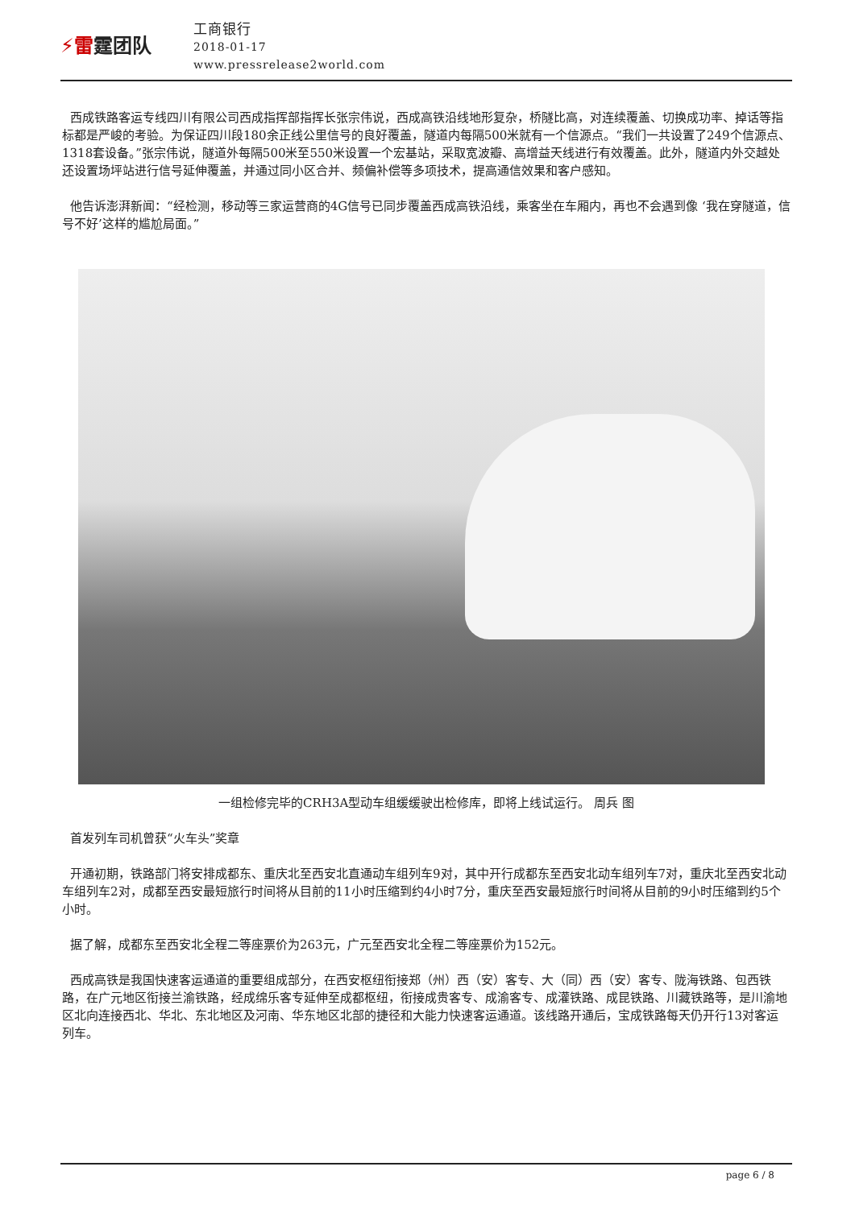⚡雷霆团队
工商银行
2018-01-17
www.pressrelease2world.com
西成铁路客运专线四川有限公司西成指挥部指挥长张宗伟说，西成高铁沿线地形复杂，桥隧比高，对连续覆盖、切换成功率、掉话等指标都是严峻的考验。为保证四川段180余正线公里信号的良好覆盖，隧道内每隔500米就有一个信源点。“我们一共设置了249个信源点、1318套设备。”张宗伟说，隧道外每隔500米至550米设置一个宏基站，采取宽波瓣、高增益天线进行有效覆盖。此外，隧道内外交越处还设置场坪站进行信号延伸覆盖，并通过同小区合并、频偏补偿等多项技术，提高通信效果和客户感知。
他告诉澎湃新闻：“经检测，移动等三家运营商的4G信号已同步覆盖西成高铁沿线，乘客坐在车厢内，再也不会遇到像 ‘我在穿隧道，信号不好’这样的尴尬局面。”
一组检修完毕的CRH3A型动车组缓缓驶出检修库，即将上线试运行。 周兵 图
首发列车司机曾获“火车头”奖章
开通初期，铁路部门将安排成都东、重庆北至西安北直通动车组列车9对，其中开行成都东至西安北动车组列车7对，重庆北至西安北动车组列车2对，成都至西安最短旅行时间将从目前的11小时压缩到约4小时7分，重庆至西安最短旅行时间将从目前的9小时压缩到约5个小时。
据了解，成都东至西安北全程二等座票价为263元，广元至西安北全程二等座票价为152元。
西成高铁是我国快速客运通道的重要组成部分，在西安枢纽衔接郑（州）西（安）客专、大（同）西（安）客专、陇海铁路、包西铁路，在广元地区衔接兰渝铁路，经成绵乐客专延伸至成都枢纽，衔接成贵客专、成渝客专、成灌铁路、成昆铁路、川藏铁路等，是川渝地区北向连接西北、华北、东北地区及河南、华东地区北部的捷径和大能力快速客运通道。该线路开通后，宝成铁路每天仍开行13对客运列车。
page 6 / 8